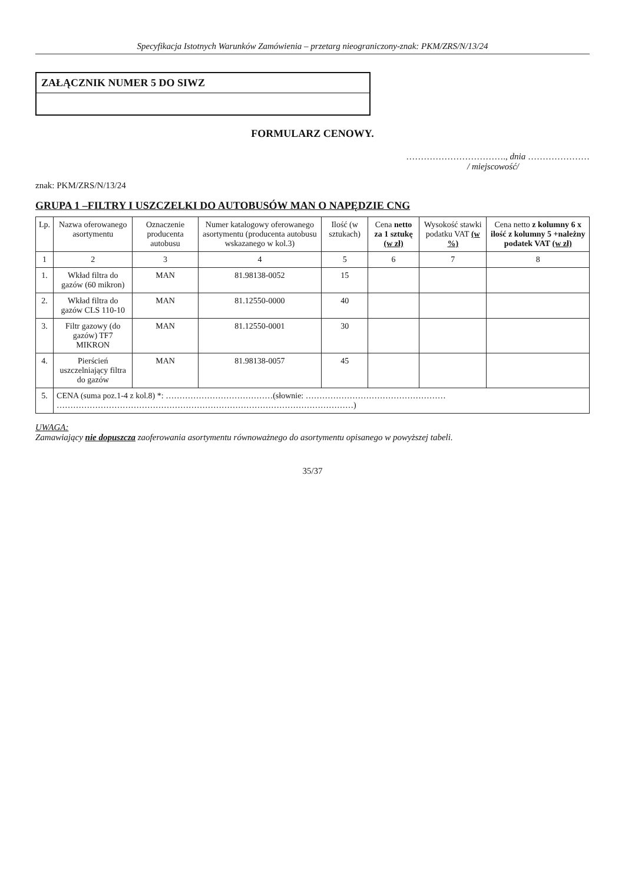Specyfikacja Istotnych Warunków Zamówienia – przetarg nieograniczony-znak: PKM/ZRS/N/13/24
ZAŁĄCZNIK NUMER 5 DO SIWZ
FORMULARZ CENOWY.
……………………………., dnia …………………
/ miejscowość/
znak: PKM/ZRS/N/13/24
GRUPA 1 –FILTRY I USZCZELKI DO AUTOBUSÓW MAN O NAPĘDZIE CNG
| Lp. | Nazwa oferowanego asortymentu | Oznaczenie producenta autobusu | Numer katalogowy oferowanego asortymentu (producenta autobusu wskazanego w kol.3) | Ilość (w sztukach) | Cena netto za 1 sztukę (w zł) | Wysokość stawki podatku VAT (w %) | Cena netto z kolumny 6 x ilość z kolumny 5 +należny podatek VAT (w zł) |
| --- | --- | --- | --- | --- | --- | --- | --- |
| 1 | 2 | 3 | 4 | 5 | 6 | 7 | 8 |
| 1. | Wkład filtra do gazów (60 mikron) | MAN | 81.98138-0052 | 15 | | | |
| 2. | Wkład filtra do gazów CLS 110-10 | MAN | 81.12550-0000 | 40 | | | |
| 3. | Filtr gazowy (do gazów) TF7 MIKRON | MAN | 81.12550-0001 | 30 | | | |
| 4. | Pierścień uszczelniający filtra do gazów | MAN | 81.98138-0057 | 45 | | | |
| 5. | CENA (suma poz.1-4 z kol.8) *: …………………………………(słownie: …………………………………………… ………………………………………………………………………………………………) | | | | | | |
UWAGA:
Zamawiający nie dopuszcza zaoferowania asortymentu równoważnego do asortymentu opisanego w powyższej tabeli.
35/37